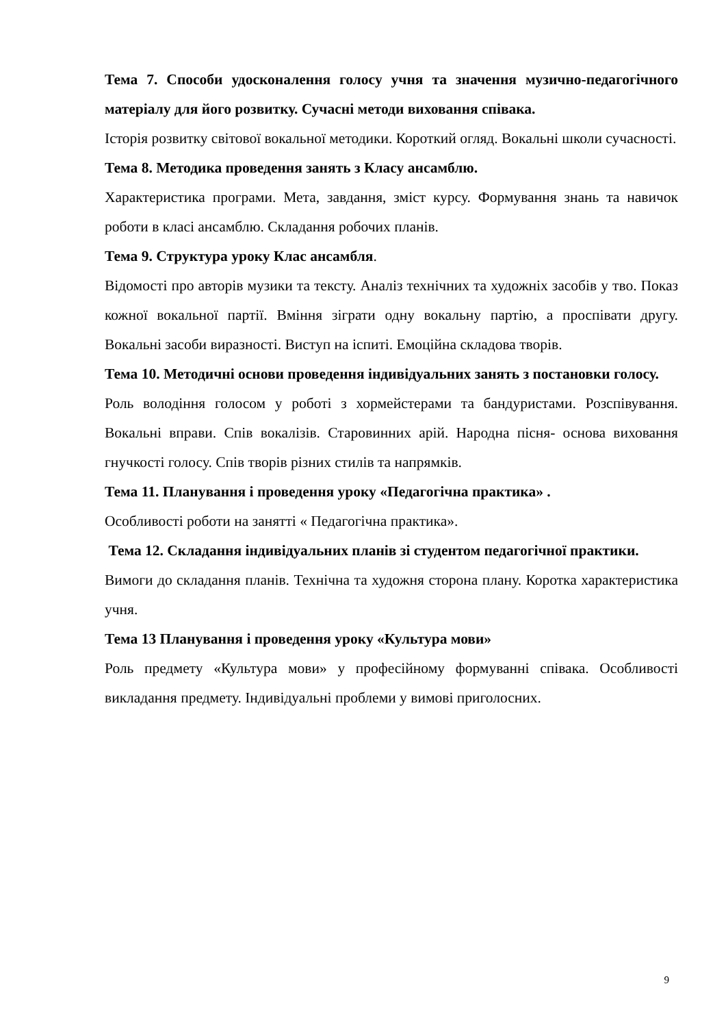Тема 7. Способи удосконалення голосу учня та значення музично-педагогічного матеріалу для його розвитку. Сучасні методи виховання співака.
Історія розвитку світової вокальної методики. Короткий огляд. Вокальні школи сучасності.
Тема 8. Методика проведення занять з Класу ансамблю.
Характеристика програми. Мета, завдання, зміст курсу. Формування знань та навичок роботи в класі ансамблю. Складання робочих планів.
Тема 9. Структура уроку Клас ансамбля.
Відомості про авторів музики та тексту. Аналіз технічних та художніх засобів у тво. Показ кожної вокальної партії. Вміння зіграти одну вокальну партію, а проспівати другу. Вокальні засоби виразності. Виступ на іспиті. Емоційна складова творів.
Тема 10. Методичні основи проведення індивідуальних занять з постановки голосу.
Роль володіння голосом у роботі з хормейстерами та бандуристами. Розспівування. Вокальні вправи. Спів вокалізів. Старовинних арій. Народна пісня- основа виховання гнучкості голосу. Спів творів різних стилів та напрямків.
Тема 11. Планування і проведення уроку «Педагогічна практика» .
Особливості роботи на занятті « Педагогічна практика».
Тема 12. Складання індивідуальних планів зі студентом педагогічної практики.
Вимоги до складання планів. Технічна та художня сторона плану. Коротка характеристика учня.
Тема 13 Планування і проведення уроку «Культура мови»
Роль предмету «Культура мови» у професійному формуванні співака. Особливості викладання предмету. Індивідуальні проблеми у вимові приголосних.
9